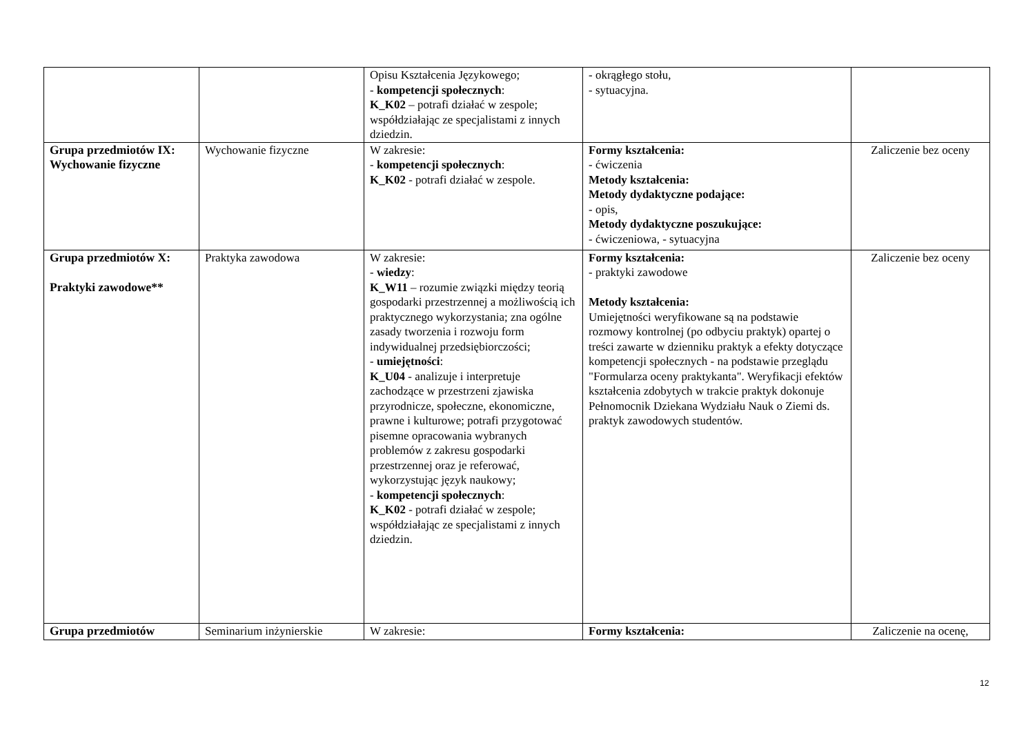| | | Opisu Kształcenia Językowego; - kompetencji społecznych : K_K02 – potrafi działać w zespole; współdziałając ze specjalistami z innych dziedzin. | - okrągłego stołu, - sytuacyjna. | |
| Grupa przedmiotów IX: Wychowanie fizyczne | Wychowanie fizyczne | W zakresie: - kompetencji społecznych : K_K02 - potrafi działać w zespole. | Formy kształcenia: - ćwiczenia Metody kształcenia: Metody dydaktyczne podające: - opis, Metody dydaktyczne poszukujące: - ćwiczeniowa, - sytuacyjna | Zaliczenie bez oceny |
| Grupa przedmiotów X: Praktyki zawodowe** | Praktyka zawodowa | W zakresie: - wiedzy : K_W11 – rozumie związki między teorią gospodarki przestrzennej a możliwością ich praktycznego wykorzystania; zna ogólne zasady tworzenia i rozwoju form indywidualnej przedsiębiorczości; - umiejętności : K_U04 - analizuje i interpretuje zachodzące w przestrzeni zjawiska przyrodnicze, społeczne, ekonomiczne, prawne i kulturowe; potrafi przygotować pisemne opracowania wybranych problemów z zakresu gospodarki przestrzennej oraz je referować, wykorzystując język naukowy; - kompetencji społecznych : K_K02 - potrafi działać w zespole; współdziałając ze specjalistami z innych dziedzin. | Formy kształcenia: - praktyki zawodowe Metody kształcenia: Umiejętności weryfikowane są na podstawie rozmowy kontrolnej (po odbyciu praktyk) opartej o treści zawarte w dzienniku praktyk a efekty dotyczące kompetencji społecznych - na podstawie przeglądu "Formularza oceny praktykanta". Weryfikacji efektów kształcenia zdobytych w trakcie praktyk dokonuje Pełnomocnik Dziekana Wydziału Nauk o Ziemi ds. praktyk zawodowych studentów. | Zaliczenie bez oceny |
| Grupa przedmiotów | Seminarium inżynierskie | W zakresie: | Formy kształcenia: | Zaliczenie na ocenę, |
12